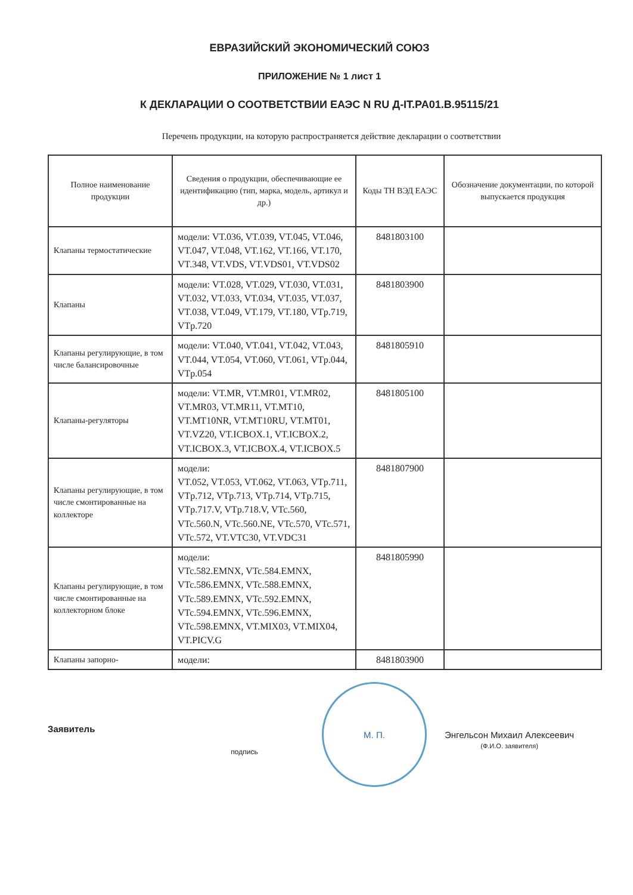ЕВРАЗИЙСКИЙ ЭКОНОМИЧЕСКИЙ СОЮЗ
ПРИЛОЖЕНИЕ № 1 лист 1
К ДЕКЛАРАЦИИ О СООТВЕТСТВИИ ЕАЭС N RU Д-IT.PA01.B.95115/21
Перечень продукции, на которую распространяется действие декларации о соответствии
| Полное наименование продукции | Сведения о продукции, обеспечивающие ее идентификацию (тип, марка, модель, артикул и др.) | Коды ТН ВЭД ЕАЭС | Обозначение документации, по которой выпускается продукция |
| --- | --- | --- | --- |
| Клапаны термостатические | модели: VT.036, VT.039, VT.045, VT.046, VT.047, VT.048, VT.162, VT.166, VT.170, VT.348, VT.VDS, VT.VDS01, VT.VDS02 | 8481803100 | |
| Клапаны | модели: VT.028, VT.029, VT.030, VT.031, VT.032, VT.033, VT.034, VT.035, VT.037, VT.038, VT.049, VT.179, VT.180, VTp.719, VTp.720 | 8481803900 | |
| Клапаны регулирующие, в том числе балансировочные | модели: VT.040, VT.041, VT.042, VT.043, VT.044, VT.054, VT.060, VT.061, VTp.044, VTp.054 | 8481805910 | |
| Клапаны-регуляторы | модели: VT.MR, VT.MR01, VT.MR02, VT.MR03, VT.MR11, VT.MT10, VT.MT10NR, VT.MT10RU, VT.MT01, VT.VZ20, VT.ICBOX.1, VT.ICBOX.2, VT.ICBOX.3, VT.ICBOX.4, VT.ICBOX.5 | 8481805100 | |
| Клапаны регулирующие, в том числе смонтированные на коллекторе | модели: VT.052, VT.053, VT.062, VT.063, VTp.711, VTp.712, VTp.713, VTp.714, VTp.715, VTp.717.V, VTp.718.V, VTc.560, VTc.560.N, VTc.560.NE, VTc.570, VTc.571, VTc.572, VT.VTC30, VT.VDC31 | 8481807900 | |
| Клапаны регулирующие, в том числе смонтированные на коллекторном блоке | модели: VTc.582.EMNX, VTc.584.EMNX, VTc.586.EMNX, VTc.588.EMNX, VTc.589.EMNX, VTc.592.EMNX, VTc.594.EMNX, VTc.596.EMNX, VTc.598.EMNX, VT.MIX03, VT.MIX04, VT.PICV.G | 8481805990 | |
| Клапаны запорно- | модели: | 8481803900 | |
Заявитель
подпись
М. П.
Энгельсон Михаил Алексеевич
(Ф.И.О. заявителя)